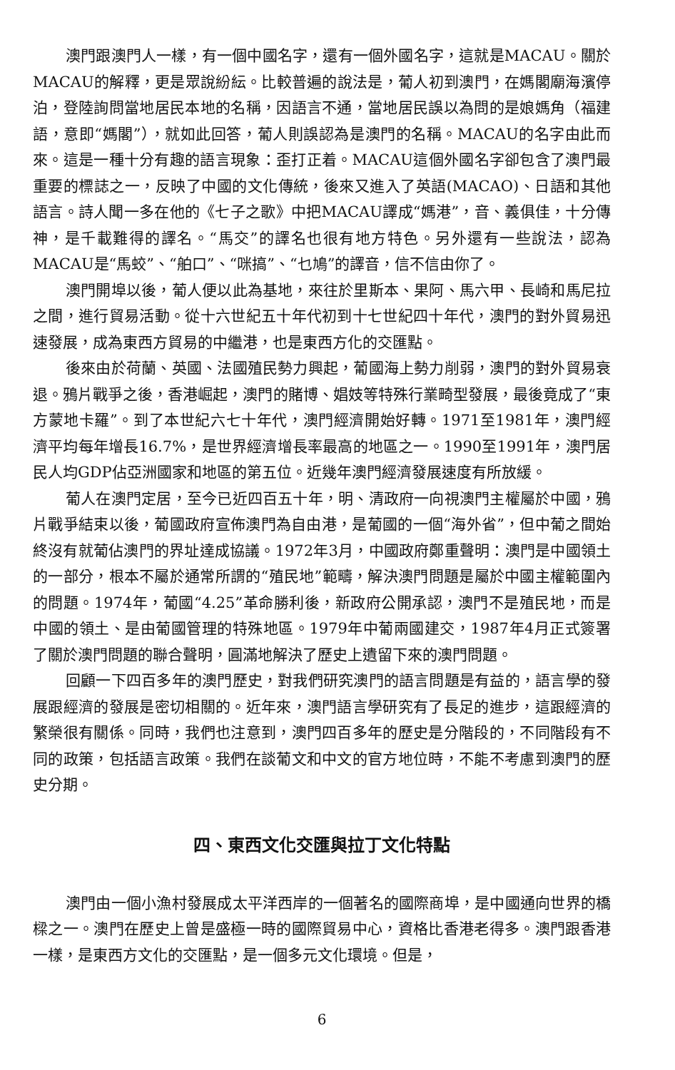澳門跟澳門人一樣，有一個中國名字，還有一個外國名字，這就是MACAU。關於MACAU的解釋，更是眾說紛紜。比較普遍的說法是，葡人初到澳門，在媽閣廟海濱停泊，登陸詢問當地居民本地的名稱，因語言不通，當地居民誤以為問的是娘媽角（福建語，意即“媽閣”），就如此回答，葡人則誤認為是澳門的名稱。MACAU的名字由此而來。這是一種十分有趣的語言現象：歪打正着。MACAU這個外國名字卻包含了澳門最重要的標誌之一，反映了中國的文化傳統，後來又進入了英語(MACAO)、日語和其他語言。詩人聞一多在他的《七子之歌》中把MACAU譯成“媽港”，音、義俱佳，十分傳神，是千載難得的譯名。“馬交”的譯名也很有地方特色。另外還有一些說法，認為MACAU是“馬蛟”、“舶口”、“咪搞”、“乜鳩”的譯音，信不信由你了。
澳門開埠以後，葡人便以此為基地，來往於里斯本、果阿、馬六甲、長崎和馬尼拉之間，進行貿易活動。從十六世紀五十年代初到十七世紀四十年代，澳門的對外貿易迅速發展，成為東西方貿易的中繼港，也是東西方化的交匯點。
後來由於荷蘭、英國、法國殖民勢力興起，葡國海上勢力削弱，澳門的對外貿易衰退。鴉片戰爭之後，香港崛起，澳門的賭博、娼妓等特殊行業畸型發展，最後竟成了“東方蒙地卡羅”。到了本世紀六七十年代，澳門經濟開始好轉。1971至1981年，澳門經濟平均每年增長16.7%，是世界經濟增長率最高的地區之一。1990至1991年，澳門居民人均GDP佔亞洲國家和地區的第五位。近幾年澳門經濟發展速度有所放緩。
葡人在澳門定居，至今已近四百五十年，明、清政府一向視澳門主權屬於中國，鴉片戰爭結束以後，葡國政府宣佈澳門為自由港，是葡國的一個“海外省”，但中葡之間始終沒有就葡佔澳門的界址達成協議。1972年3月，中國政府鄭重聲明：澳門是中國領土的一部分，根本不屬於通常所謂的“殖民地”範疇，解決澳門問題是屬於中國主權範圍內的問題。1974年，葡國“4.25”革命勝利後，新政府公開承認，澳門不是殖民地，而是中國的領土、是由葡國管理的特殊地區。1979年中葡兩國建交，1987年4月正式簽署了關於澳門問題的聯合聲明，圓滿地解決了歷史上遺留下來的澳門問題。
回顧一下四百多年的澳門歷史，對我們研究澳門的語言問題是有益的，語言學的發展跟經濟的發展是密切相關的。近年來，澳門語言學研究有了長足的進步，這跟經濟的繁榮很有關係。同時，我們也注意到，澳門四百多年的歷史是分階段的，不同階段有不同的政策，包括語言政策。我們在談葡文和中文的官方地位時，不能不考慮到澳門的歷史分期。
四、東西文化交匯與拉丁文化特點
澳門由一個小漁村發展成太平洋西岸的一個著名的國際商埠，是中國通向世界的橋樑之一。澳門在歷史上曾是盛極一時的國際貿易中心，資格比香港老得多。澳門跟香港一樣，是東西方文化的交匯點，是一個多元文化環境。但是，
6